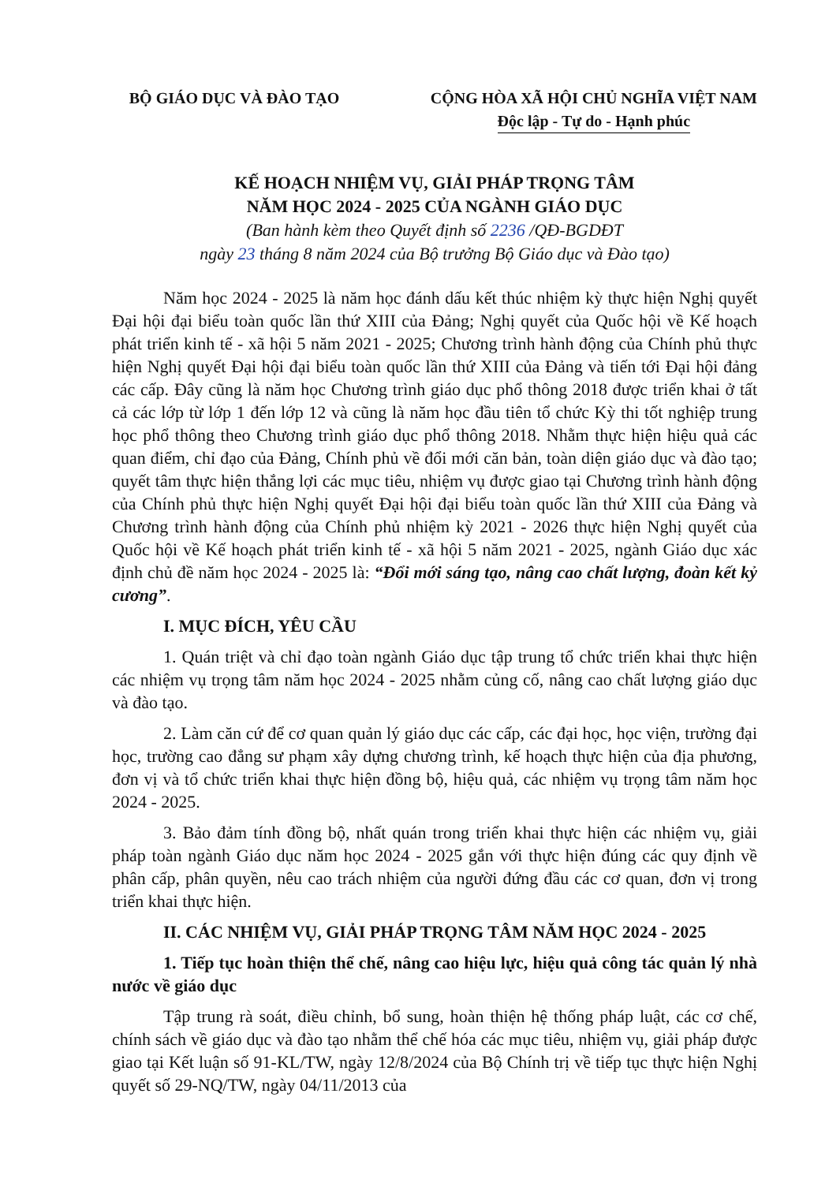BỘ GIÁO DỤC VÀ ĐÀO TẠO CỘNG HÒA XÃ HỘI CHỦ NGHĨA VIỆT NAM
Độc lập - Tự do - Hạnh phúc
KẾ HOẠCH NHIỆM VỤ, GIẢI PHÁP TRỌNG TÂM
NĂM HỌC 2024 - 2025 CỦA NGÀNH GIÁO DỤC
(Ban hành kèm theo Quyết định số 2236 /QĐ-BGDĐT
ngày 23 tháng 8 năm 2024 của Bộ trưởng Bộ Giáo dục và Đào tạo)
Năm học 2024 - 2025 là năm học đánh dấu kết thúc nhiệm kỳ thực hiện Nghị quyết Đại hội đại biểu toàn quốc lần thứ XIII của Đảng; Nghị quyết của Quốc hội về Kế hoạch phát triển kinh tế - xã hội 5 năm 2021 - 2025; Chương trình hành động của Chính phủ thực hiện Nghị quyết Đại hội đại biểu toàn quốc lần thứ XIII của Đảng và tiến tới Đại hội đảng các cấp. Đây cũng là năm học Chương trình giáo dục phổ thông 2018 được triển khai ở tất cả các lớp từ lớp 1 đến lớp 12 và cũng là năm học đầu tiên tổ chức Kỳ thi tốt nghiệp trung học phổ thông theo Chương trình giáo dục phổ thông 2018. Nhằm thực hiện hiệu quả các quan điểm, chỉ đạo của Đảng, Chính phủ về đổi mới căn bản, toàn diện giáo dục và đào tạo; quyết tâm thực hiện thắng lợi các mục tiêu, nhiệm vụ được giao tại Chương trình hành động của Chính phủ thực hiện Nghị quyết Đại hội đại biểu toàn quốc lần thứ XIII của Đảng và Chương trình hành động của Chính phủ nhiệm kỳ 2021 - 2026 thực hiện Nghị quyết của Quốc hội về Kế hoạch phát triển kinh tế - xã hội 5 năm 2021 - 2025, ngành Giáo dục xác định chủ đề năm học 2024 - 2025 là: “Đổi mới sáng tạo, nâng cao chất lượng, đoàn kết kỷ cương”.
I. MỤC ĐÍCH, YÊU CẦU
1. Quán triệt và chỉ đạo toàn ngành Giáo dục tập trung tổ chức triển khai thực hiện các nhiệm vụ trọng tâm năm học 2024 - 2025 nhằm củng cố, nâng cao chất lượng giáo dục và đào tạo.
2. Làm căn cứ để cơ quan quản lý giáo dục các cấp, các đại học, học viện, trường đại học, trường cao đẳng sư phạm xây dựng chương trình, kế hoạch thực hiện của địa phương, đơn vị và tổ chức triển khai thực hiện đồng bộ, hiệu quả, các nhiệm vụ trọng tâm năm học 2024 - 2025.
3. Bảo đảm tính đồng bộ, nhất quán trong triển khai thực hiện các nhiệm vụ, giải pháp toàn ngành Giáo dục năm học 2024 - 2025 gắn với thực hiện đúng các quy định về phân cấp, phân quyền, nêu cao trách nhiệm của người đứng đầu các cơ quan, đơn vị trong triển khai thực hiện.
II. CÁC NHIỆM VỤ, GIẢI PHÁP TRỌNG TÂM NĂM HỌC 2024 - 2025
1. Tiếp tục hoàn thiện thể chế, nâng cao hiệu lực, hiệu quả công tác quản lý nhà nước về giáo dục
Tập trung rà soát, điều chỉnh, bổ sung, hoàn thiện hệ thống pháp luật, các cơ chế, chính sách về giáo dục và đào tạo nhằm thể chế hóa các mục tiêu, nhiệm vụ, giải pháp được giao tại Kết luận số 91-KL/TW, ngày 12/8/2024 của Bộ Chính trị về tiếp tục thực hiện Nghị quyết số 29-NQ/TW, ngày 04/11/2013 của